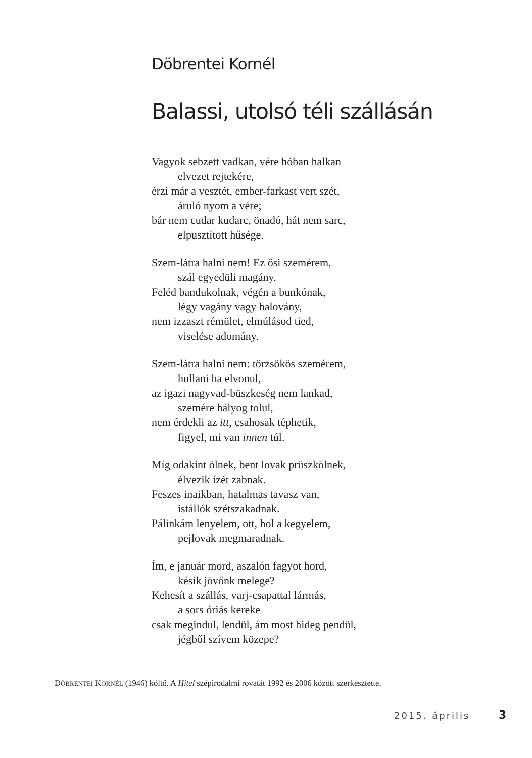Döbrentei Kornél
Balassi, utolsó téli szállásán
Vagyok sebzett vadkan, vére hóban halkan
elvezet rejtekére,
érzi már a vesztét, ember-farkast vert szét,
áruló nyom a vére;
bár nem cudar kudarc, önadó, hát nem sarc,
elpusztított hűsége.
Szem-látra halni nem! Ez ősi szemérem,
szál egyedüli magány.
Feléd bandukolnak, végén a bunkónak,
légy vagány vagy halovány,
nem izzaszt rémület, elmúlásod tied,
viselése adomány.
Szem-látra halni nem: törzsökös szemérem,
hullani ha elvonul,
az igazi nagyvad-büszkeség nem lankad,
szemére hályog tolul,
nem érdekli az itt, csahosak téphetik,
figyel, mi van innen túl.
Míg odakint ölnek, bent lovak prüszkölnek,
élvezik ízét zabnak.
Feszes inaikban, hatalmas tavasz van,
istállók szétszakadnak.
Pálinkám lenyelem, ott, hol a kegyelem,
pejlovak megmaradnak.
Ím, e január mord, aszalón fagyot hord,
késik jövőnk melege?
Kehesít a szállás, varj-csapattal lármás,
a sors óriás kereke
csak megindul, lendül, ám most hideg pendül,
jégből szívem közepe?
DÖBRENTEI KORNÉL (1946) költő. A Hitel szépirodalmi rovatát 1992 és 2006 között szerkesztette.
2015. április 3